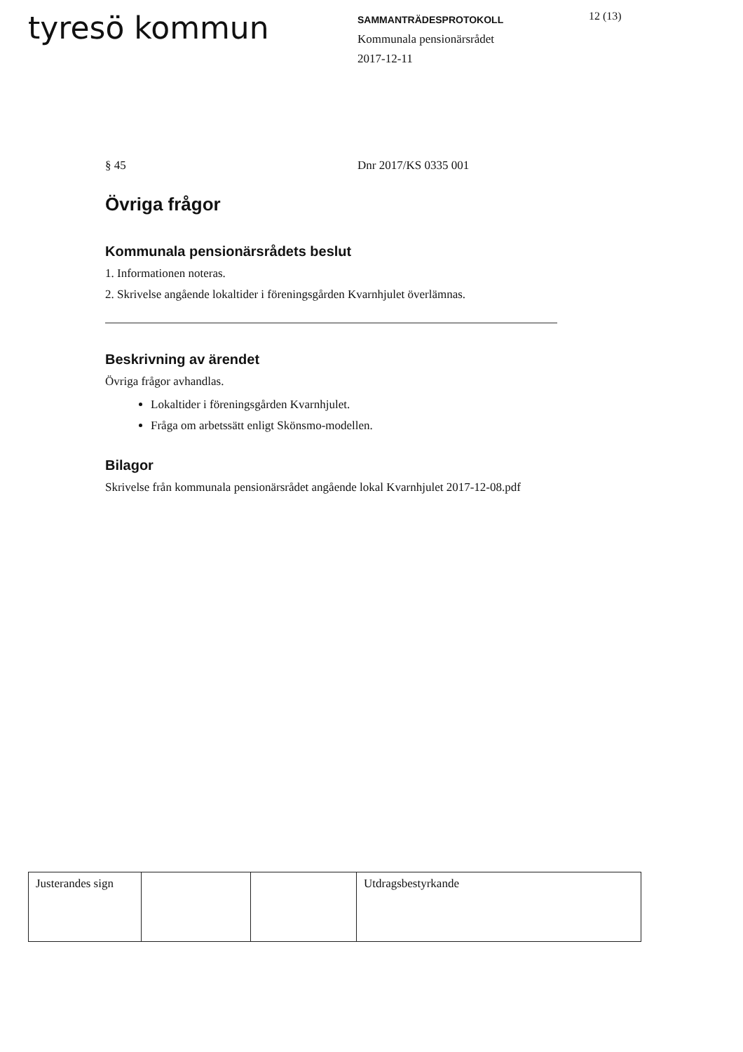tyresö kommun
SAMMANTRÄDESPROTOKOLL
Kommunala pensionärsrådet
2017-12-11
12 (13)
§ 45 Dnr 2017/KS 0335 001
Övriga frågor
Kommunala pensionärsrådets beslut
1. Informationen noteras.
2. Skrivelse angående lokaltider i föreningsgården Kvarnhjulet överlämnas.
Beskrivning av ärendet
Övriga frågor avhandlas.
Lokaltider i föreningsgården Kvarnhjulet.
Fråga om arbetssätt enligt Skönsmo-modellen.
Bilagor
Skrivelse från kommunala pensionärsrådet angående lokal Kvarnhjulet 2017-12-08.pdf
| Justerandes sign | | | Utdragsbestyrkande |